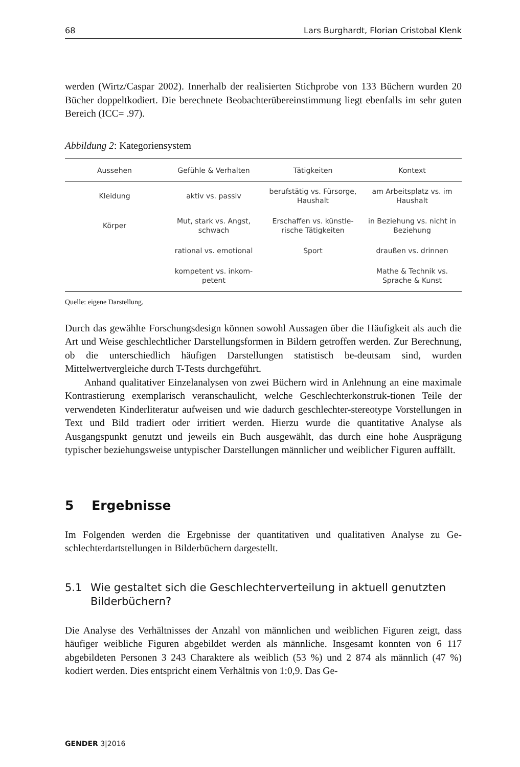68 Lars Burghardt, Florian Cristobal Klenk
werden (Wirtz/Caspar 2002). Innerhalb der realisierten Stichprobe von 133 Büchern wurden 20 Bücher doppeltkodiert. Die berechnete Beobachterübereinstimmung liegt ebenfalls im sehr guten Bereich (ICC= .97).
Abbildung 2: Kategoriensystem
| Aussehen | Gefühle & Verhalten | Tätigkeiten | Kontext |
| --- | --- | --- | --- |
| Kleidung | aktiv vs. passiv | berufstätig vs. Fürsorge, Haushalt | am Arbeitsplatz vs. im Haushalt |
| Körper | Mut, stark vs. Angst, schwach | Erschaffen vs. künstle-rische Tätigkeiten | in Beziehung vs. nicht in Beziehung |
| | rational vs. emotional | Sport | draußen vs. drinnen |
| | kompetent vs. inkom-petent | | Mathe & Technik vs. Sprache & Kunst |
Quelle: eigene Darstellung.
Durch das gewählte Forschungsdesign können sowohl Aussagen über die Häufigkeit als auch die Art und Weise geschlechtlicher Darstellungsformen in Bildern getroffen werden. Zur Berechnung, ob die unterschiedlich häufigen Darstellungen statistisch be-deutsam sind, wurden Mittelwertvergleiche durch T-Tests durchgeführt.
Anhand qualitativer Einzelanalysen von zwei Büchern wird in Anlehnung an eine maximale Kontrastierung exemplarisch veranschaulicht, welche Geschlechterkonstruk-tionen Teile der verwendeten Kinderliteratur aufweisen und wie dadurch geschlechter-stereotype Vorstellungen in Text und Bild tradiert oder irritiert werden. Hierzu wurde die quantitative Analyse als Ausgangspunkt genutzt und jeweils ein Buch ausgewählt, das durch eine hohe Ausprägung typischer beziehungsweise untypischer Darstellungen männlicher und weiblicher Figuren auffällt.
5 Ergebnisse
Im Folgenden werden die Ergebnisse der quantitativen und qualitativen Analyse zu Ge-schlechterdartstellungen in Bilderbüchern dargestellt.
5.1 Wie gestaltet sich die Geschlechterverteilung in aktuell genutzten Bilderbüchern?
Die Analyse des Verhältnisses der Anzahl von männlichen und weiblichen Figuren zeigt, dass häufiger weibliche Figuren abgebildet werden als männliche. Insgesamt konnten von 6 117 abgebildeten Personen 3 243 Charaktere als weiblich (53 %) und 2 874 als männlich (47 %) kodiert werden. Dies entspricht einem Verhältnis von 1:0,9. Das Ge-
GENDER 3|2016